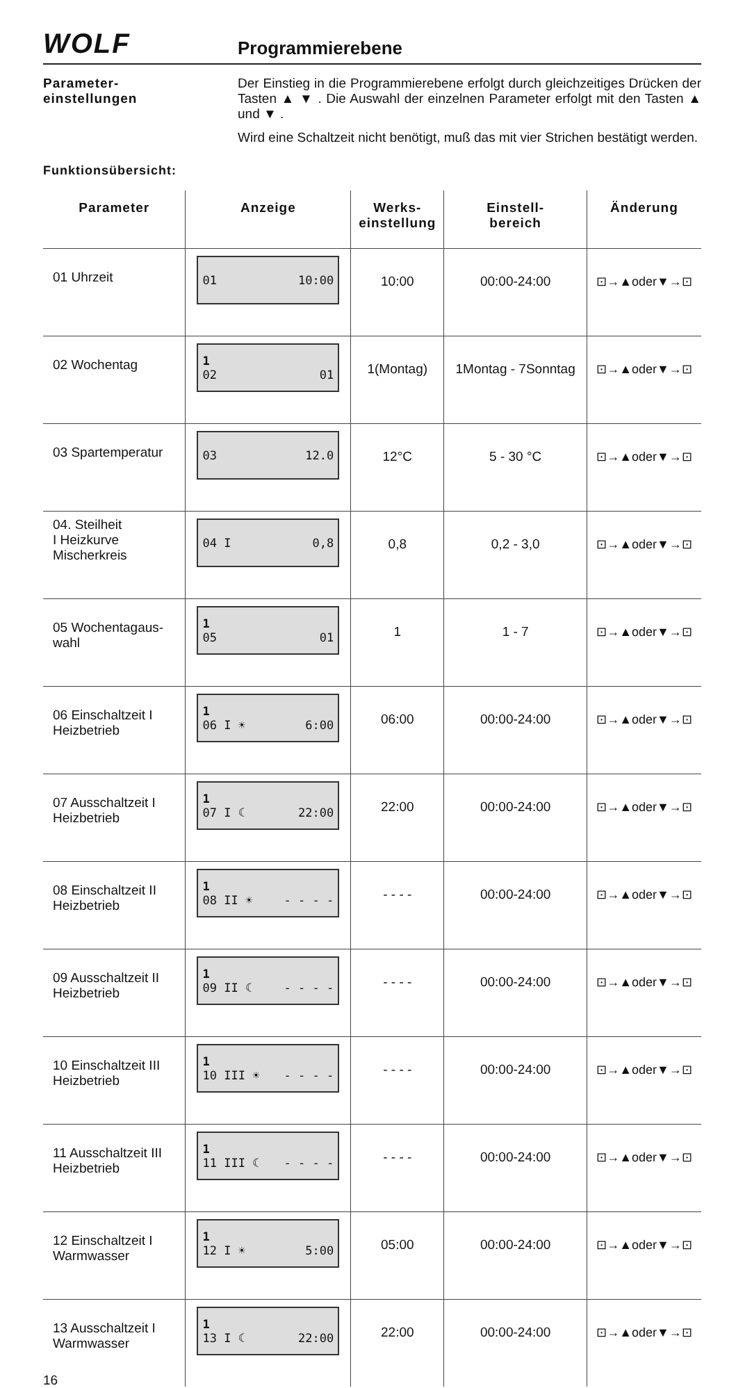WOLF
Programmierebene
Parameter-
einstellungen
Der Einstieg in die Programmierebene erfolgt durch gleichzeitiges Drücken der Tasten ▲ ▼ . Die Auswahl der einzelnen Parameter erfolgt mit den Tasten ▲ und ▼ .
Wird eine Schaltzeit nicht benötigt, muß das mit vier Strichen bestätigt werden.
Funktionsübersicht:
| Parameter | Anzeige | Werks- einstellung | Einstell- bereich | Änderung |
| --- | --- | --- | --- | --- |
| 01 Uhrzeit | 01 10:00 | 10:00 | 00:00-24:00 | ⊡→▲oder▼→⊡ |
| 02 Wochentag | 1 02 01 | 1(Montag) | 1Montag - 7Sonntag | ⊡→▲oder▼→⊡ |
| 03 Spartemperatur | 03 12.0 | 12°C | 5 - 30 °C | ⊡→▲oder▼→⊡ |
| 04. Steilheit I Heizkurve Mischerkreis | 04 I 0,8 | 0,8 | 0,2 - 3,0 | ⊡→▲oder▼→⊡ |
| 05 Wochentagaus- wahl | 1 05 01 | 1 | 1 - 7 | ⊡→▲oder▼→⊡ |
| 06 Einschaltzeit I Heizbetrieb | 1 06 I ☀ 6:00 | 06:00 | 00:00-24:00 | ⊡→▲oder▼→⊡ |
| 07 Ausschaltzeit I Heizbetrieb | 1 07 I ☾ 22:00 | 22:00 | 00:00-24:00 | ⊡→▲oder▼→⊡ |
| 08 Einschaltzeit II Heizbetrieb | 1 08 II ☀ - - - - | - - - - | 00:00-24:00 | ⊡→▲oder▼→⊡ |
| 09 Ausschaltzeit II Heizbetrieb | 1 09 II ☾ - - - - | - - - - | 00:00-24:00 | ⊡→▲oder▼→⊡ |
| 10 Einschaltzeit III Heizbetrieb | 1 10 III ☀ - - - - | - - - - | 00:00-24:00 | ⊡→▲oder▼→⊡ |
| 11 Ausschaltzeit III Heizbetrieb | 1 11 III ☾ - - - - | - - - - | 00:00-24:00 | ⊡→▲oder▼→⊡ |
| 12 Einschaltzeit I Warmwasser | 1 12 I ☀ 5:00 | 05:00 | 00:00-24:00 | ⊡→▲oder▼→⊡ |
| 13 Ausschaltzeit I Warmwasser | 1 13 I ☾ 22:00 | 22:00 | 00:00-24:00 | ⊡→▲oder▼→⊡ |
16